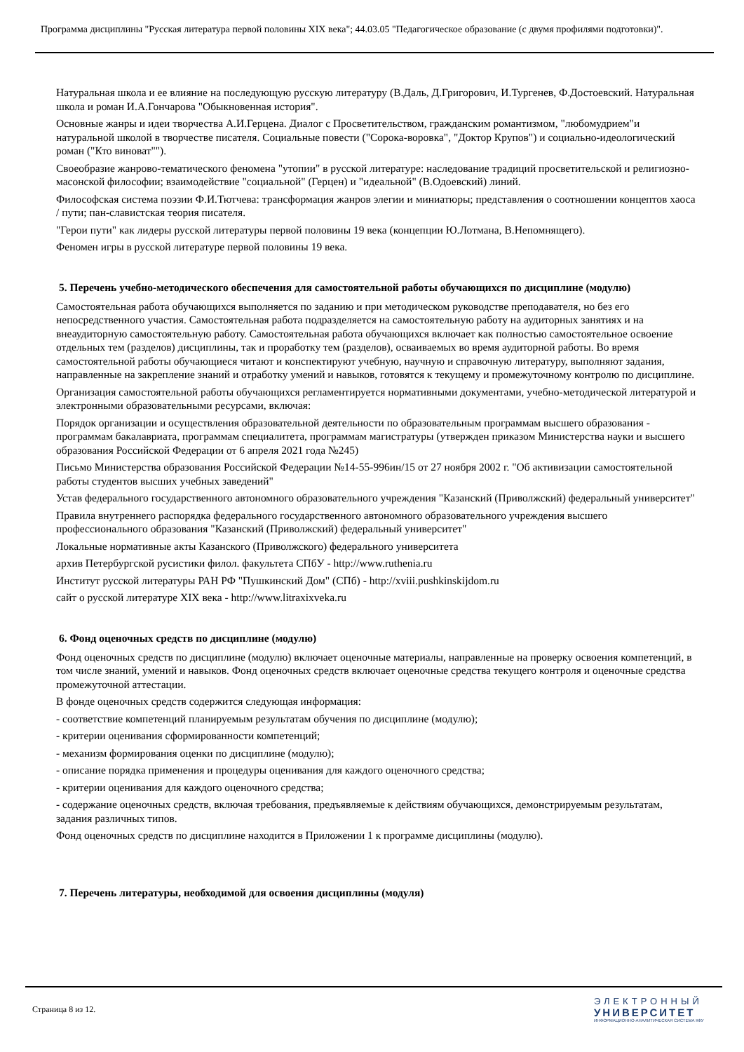Программа дисциплины "Русская литература первой половины XIX века"; 44.03.05 "Педагогическое образование (с двумя профилями подготовки)".
Натуральная школа и ее влияние на последующую русскую литературу (В.Даль, Д.Григорович, И.Тургенев, Ф.Достоевский. Натуральная школа и роман И.А.Гончарова "Обыкновенная история".
Основные жанры и идеи творчества А.И.Герцена. Диалог с Просветительством, гражданским романтизмом, "любомудрием"и натуральной школой в творчестве писателя. Социальные повести ("Сорока-воровка", "Доктор Крупов") и социально-идеологический роман ("Кто виноват"").
Своеобразие жанрово-тематического феномена "утопии" в русской литературе: наследование традиций просветительской и религиозно-масонской философии; взаимодействие "социальной" (Герцен) и "идеальной" (В.Одоевский) линий.
Философская система поэзии Ф.И.Тютчева: трансформация жанров элегии и миниатюры; представления о соотношении концептов хаоса / пути; пан-славистская теория писателя.
"Герои пути" как лидеры русской литературы первой половины 19 века (концепции Ю.Лотмана, В.Непомнящего).
Феномен игры в русской литературе первой половины 19 века.
5. Перечень учебно-методического обеспечения для самостоятельной работы обучающихся по дисциплине (модулю)
Самостоятельная работа обучающихся выполняется по заданию и при методическом руководстве преподавателя, но без его непосредственного участия. Самостоятельная работа подразделяется на самостоятельную работу на аудиторных занятиях и на внеаудиторную самостоятельную работу. Самостоятельная работа обучающихся включает как полностью самостоятельное освоение отдельных тем (разделов) дисциплины, так и проработку тем (разделов), осваиваемых во время аудиторной работы. Во время самостоятельной работы обучающиеся читают и конспектируют учебную, научную и справочную литературу, выполняют задания, направленные на закрепление знаний и отработку умений и навыков, готовятся к текущему и промежуточному контролю по дисциплине.
Организация самостоятельной работы обучающихся регламентируется нормативными документами, учебно-методической литературой и электронными образовательными ресурсами, включая:
Порядок организации и осуществления образовательной деятельности по образовательным программам высшего образования - программам бакалавриата, программам специалитета, программам магистратуры (утвержден приказом Министерства науки и высшего образования Российской Федерации от 6 апреля 2021 года №245)
Письмо Министерства образования Российской Федерации №14-55-996ин/15 от 27 ноября 2002 г. "Об активизации самостоятельной работы студентов высших учебных заведений"
Устав федерального государственного автономного образовательного учреждения "Казанский (Приволжский) федеральный университет"
Правила внутреннего распорядка федерального государственного автономного образовательного учреждения высшего профессионального образования "Казанский (Приволжский) федеральный университет"
Локальные нормативные акты Казанского (Приволжского) федерального университета
архив Петербургской русистики филол. факультета СПбУ - http://www.ruthenia.ru
Институт русской литературы РАН РФ "Пушкинский Дом" (СПб) - http://xviii.pushkinskijdom.ru
сайт о русской литературе XIX века - http://www.litraxixveka.ru
6. Фонд оценочных средств по дисциплине (модулю)
Фонд оценочных средств по дисциплине (модулю) включает оценочные материалы, направленные на проверку освоения компетенций, в том числе знаний, умений и навыков. Фонд оценочных средств включает оценочные средства текущего контроля и оценочные средства промежуточной аттестации.
В фонде оценочных средств содержится следующая информация:
- соответствие компетенций планируемым результатам обучения по дисциплине (модулю);
- критерии оценивания сформированности компетенций;
- механизм формирования оценки по дисциплине (модулю);
- описание порядка применения и процедуры оценивания для каждого оценочного средства;
- критерии оценивания для каждого оценочного средства;
- содержание оценочных средств, включая требования, предъявляемые к действиям обучающихся, демонстрируемым результатам, задания различных типов.
Фонд оценочных средств по дисциплине находится в Приложении 1 к программе дисциплины (модулю).
7. Перечень литературы, необходимой для освоения дисциплины (модуля)
Страница 8 из 12.
ЭЛЕКТРОННЫЙ
УНИВЕРСИТЕТ
ИНФОРМАЦИОННО-АНАЛИТИЧЕСКАЯ СИСТЕМА КФУ